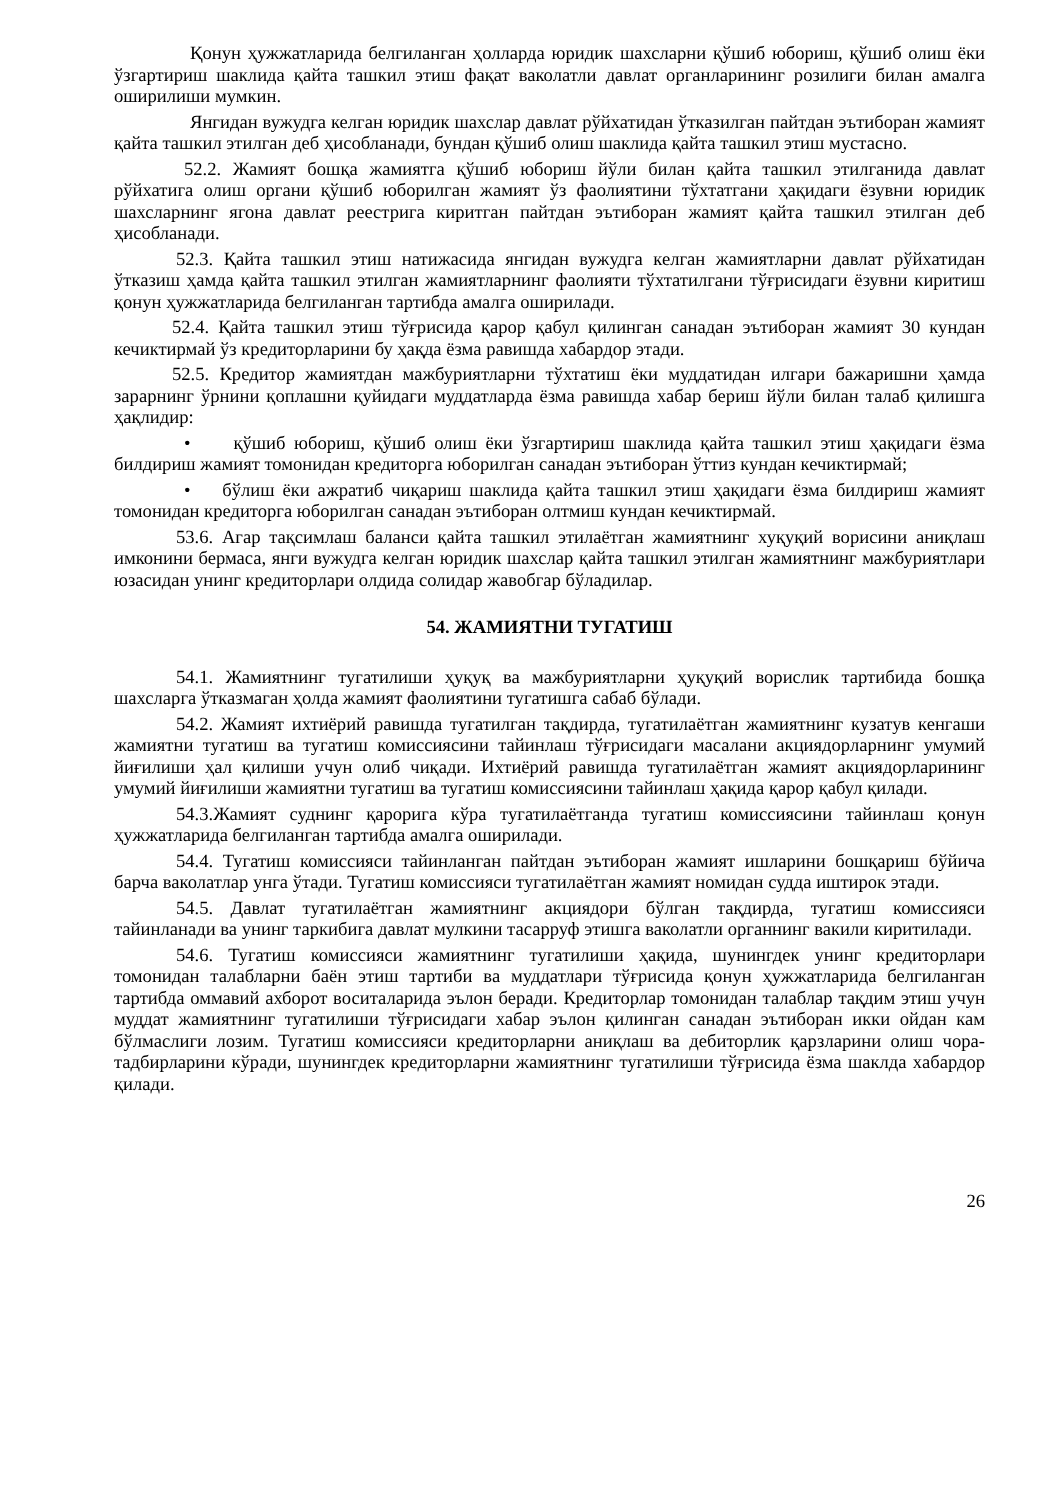Қонун ҳужжатларида белгиланган ҳолларда юридик шахсларни қўшиб юбориш, қўшиб олиш ёки ўзгартириш шаклида қайта ташкил этиш фақат ваколатли давлат органларининг розилиги билан амалга оширилиши мумкин.
Янгидан вужудга келган юридик шахслар давлат рўйхатидан ўтказилган пайтдан эътиборан жамият қайта ташкил этилган деб ҳисобланади, бундан қўшиб олиш шаклида қайта ташкил этиш мустасно.
52.2. Жамият бошқа жамиятга қўшиб юбориш йўли билан қайта ташкил этилганида давлат рўйхатига олиш органи қўшиб юборилган жамият ўз фаолиятини тўхтатгани ҳақидаги ёзувни юридик шахсларнинг ягона давлат реестрига киритган пайтдан эътиборан жамият қайта ташкил этилган деб ҳисобланади.
52.3. Қайта ташкил этиш натижасида янгидан вужудга келган жамиятларни давлат рўйхатидан ўтказиш ҳамда қайта ташкил этилган жамиятларнинг фаолияти тўхтатилгани тўғрисидаги ёзувни киритиш қонун ҳужжатларида белгиланган тартибда амалга оширилади.
52.4. Қайта ташкил этиш тўғрисида қарор қабул қилинган санадан эътиборан жамият 30 кундан кечиктирмай ўз кредиторларини бу ҳақда ёзма равишда хабардор этади.
52.5. Кредитор жамиятдан мажбуриятларни тўхтатиш ёки муддатидан илгари бажаришни ҳамда зарарнинг ўрнини қоплашни қуйидаги муддатларда ёзма равишда хабар бериш йўли билан талаб қилишга ҳақлидир:
• қўшиб юбориш, қўшиб олиш ёки ўзгартириш шаклида қайта ташкил этиш ҳақидаги ёзма билдириш жамият томонидан кредиторга юборилган санадан эътиборан ўттиз кундан кечиктирмай;
• бўлиш ёки ажратиб чиқариш шаклида қайта ташкил этиш ҳақидаги ёзма билдириш жамият томонидан кредиторга юборилган санадан эътиборан олтмиш кундан кечиктирмай.
53.6. Агар тақсимлаш баланси қайта ташкил этилаётган жамиятнинг хуқуқий ворисини аниқлаш имконини бермаса, янги вужудга келган юридик шахслар қайта ташкил этилган жамиятнинг мажбуриятлари юзасидан унинг кредиторлари олдида солидар жавобгар бўладилар.
54. ЖАМИЯТНИ ТУГАТИШ
54.1. Жамиятнинг тугатилиши ҳуқуқ ва мажбуриятларни ҳуқуқий ворислик тартибида бошқа шахсларга ўтказмаган ҳолда жамият фаолиятини тугатишга сабаб бўлади.
54.2. Жамият ихтиёрий равишда тугатилган тақдирда, тугатилаётган жамиятнинг кузатув кенгаши жамиятни тугатиш ва тугатиш комиссиясини тайинлаш тўғрисидаги масалани акциядорларнинг умумий йиғилиши ҳал қилиши учун олиб чиқади. Ихтиёрий равишда тугатилаётган жамият акциядорларининг умумий йиғилиши жамиятни тугатиш ва тугатиш комиссиясини тайинлаш ҳақида қарор қабул қилади.
54.3.Жамият суднинг қарорига кўра тугатилаётганда тугатиш комиссиясини тайинлаш қонун ҳужжатларида белгиланган тартибда амалга оширилади.
54.4. Тугатиш комиссияси тайинланган пайтдан эътиборан жамият ишларини бошқариш бўйича барча ваколатлар унга ўтади. Тугатиш комиссияси тугатилаётган жамият номидан судда иштирок этади.
54.5. Давлат тугатилаётган жамиятнинг акциядори бўлган тақдирда, тугатиш комиссияси тайинланади ва унинг таркибига давлат мулкини тасарруф этишга ваколатли органнинг вакили киритилади.
54.6. Тугатиш комиссияси жамиятнинг тугатилиши ҳақида, шунингдек унинг кредиторлари томонидан талабларни баён этиш тартиби ва муддатлари тўғрисида қонун ҳужжатларида белгиланган тартибда оммавий ахборот воситаларида эълон беради. Кредиторлар томонидан талаблар тақдим этиш учун муддат жамиятнинг тугатилиши тўғрисидаги хабар эълон қилинган санадан эътиборан икки ойдан кам бўлмаслиги лозим. Тугатиш комиссияси кредиторларни аниқлаш ва дебиторлик қарзларини олиш чора-тадбирларини кўради, шунингдек кредиторларни жамиятнинг тугатилиши тўғрисида ёзма шаклда хабардор қилади.
26